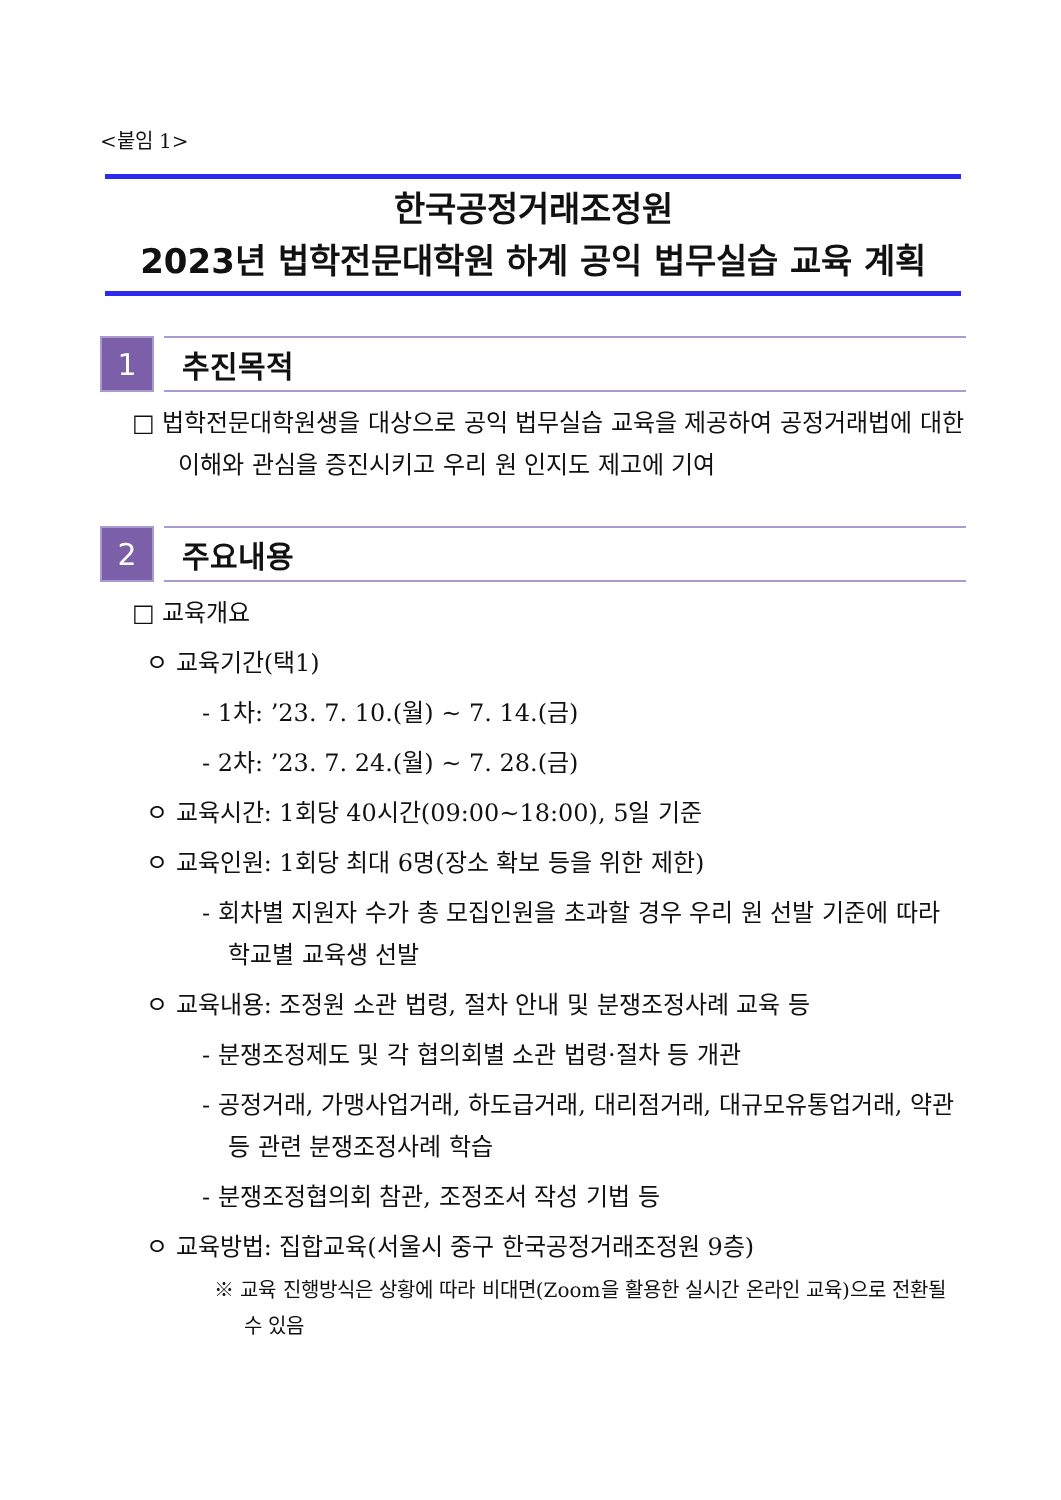<붙임 1>
한국공정거래조정원
2023년 법학전문대학원 하계 공익 법무실습 교육 계획
1 추진목적
□ 법학전문대학원생을 대상으로 공익 법무실습 교육을 제공하여 공정거래법에 대한 이해와 관심을 증진시키고 우리 원 인지도 제고에 기여
2 주요내용
□ 교육개요
ㅇ 교육기간(택1)
- 1차: ’23. 7. 10.(월) ~ 7. 14.(금)
- 2차: ’23. 7. 24.(월) ~ 7. 28.(금)
ㅇ 교육시간: 1회당 40시간(09:00~18:00), 5일 기준
ㅇ 교육인원: 1회당 최대 6명(장소 확보 등을 위한 제한)
- 회차별 지원자 수가 총 모집인원을 초과할 경우 우리 원 선발 기준에 따라 학교별 교육생 선발
ㅇ 교육내용: 조정원 소관 법령, 절차 안내 및 분쟁조정사례 교육 등
- 분쟁조정제도 및 각 협의회별 소관 법령·절차 등 개관
- 공정거래, 가맹사업거래, 하도급거래, 대리점거래, 대규모유통업거래, 약관 등 관련 분쟁조정사례 학습
- 분쟁조정협의회 참관, 조정조서 작성 기법 등
ㅇ 교육방법: 집합교육(서울시 중구 한국공정거래조정원 9층)
※ 교육 진행방식은 상황에 따라 비대면(Zoom을 활용한 실시간 온라인 교육)으로 전환될 수 있음